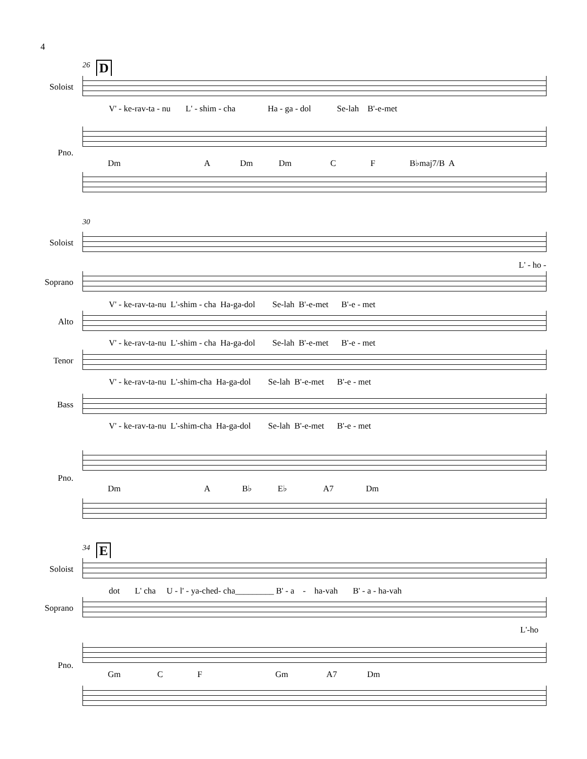4
26 D
Soloist
V' - ke-rav-ta - nu L' - shim - cha Ha - ga - dol Se-lah B'-e-met
Pno.
Dm A Dm Dm C F B♭maj7/B A
30
Soloist
L' - ho -
Soprano
V' - ke-rav-ta-nu L'-shim - cha Ha-ga-dol Se-lah B'-e-met B'-e - met
Alto
V' - ke-rav-ta-nu L'-shim - cha Ha-ga-dol Se-lah B'-e-met B'-e - met
Tenor
V' - ke-rav-ta-nu L'-shim-cha Ha-ga-dol Se-lah B'-e-met B'-e - met
Bass
V' - ke-rav-ta-nu L'-shim-cha Ha-ga-dol Se-lah B'-e-met B'-e - met
Pno.
Dm A B♭ E♭ A7 Dm
34 E
Soloist
dot L' cha U - l' - ya-ched- cha_________ B' - a - ha-vah B' - a - ha-vah
Soprano
L'-ho
Pno.
Gm C F Gm A7 Dm